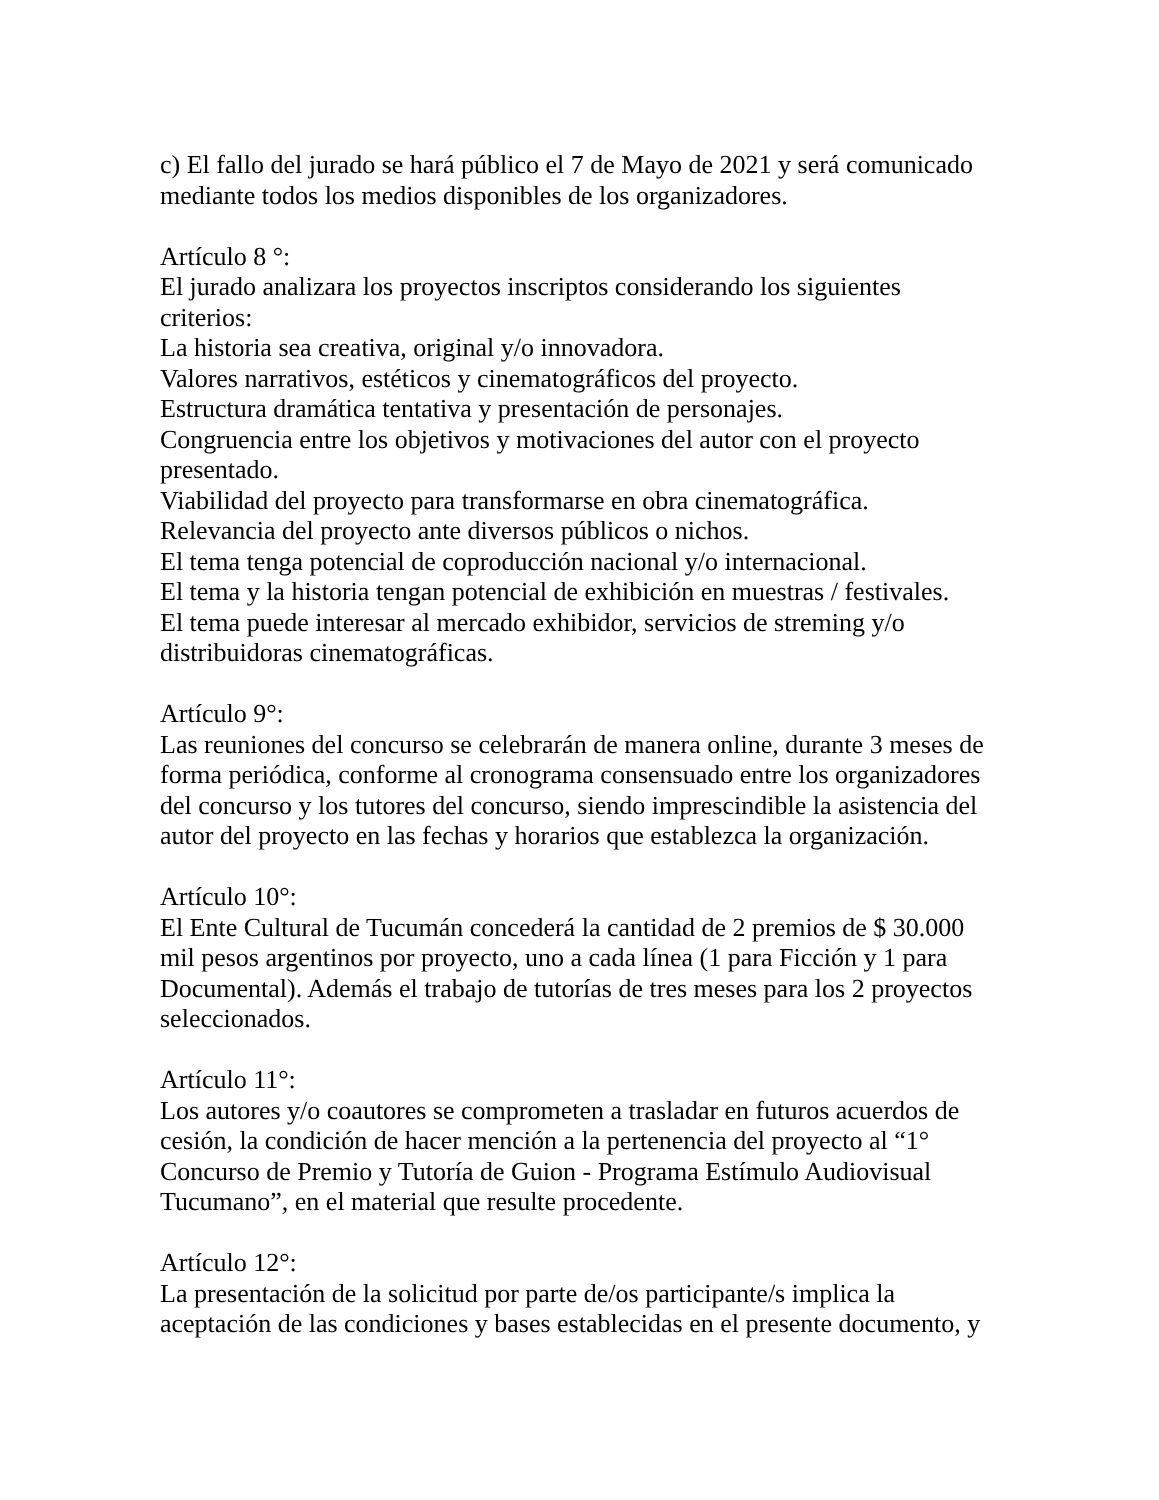c) El fallo del jurado se hará público el 7 de Mayo de 2021 y será comunicado mediante todos los medios disponibles de los organizadores.
Artículo 8 °:
El jurado analizara los proyectos inscriptos considerando los siguientes criterios:
La historia sea creativa, original y/o innovadora.
Valores narrativos, estéticos y cinematográficos del proyecto.
Estructura dramática tentativa y presentación de personajes.
Congruencia entre los objetivos y motivaciones del autor con el proyecto presentado.
Viabilidad del proyecto para transformarse en obra cinematográfica.
Relevancia del proyecto ante diversos públicos o nichos.
El tema tenga potencial de coproducción nacional y/o internacional.
El tema y la historia tengan potencial de exhibición en muestras / festivales.
El tema puede interesar al mercado exhibidor, servicios de streming y/o distribuidoras cinematográficas.
Artículo 9°:
Las reuniones del concurso se celebrarán de manera online, durante 3 meses de forma periódica, conforme al cronograma consensuado entre los organizadores del concurso y los tutores del concurso, siendo imprescindible la asistencia del autor del proyecto en las fechas y horarios que establezca la organización.
Artículo 10°:
El Ente Cultural de Tucumán concederá la cantidad de 2 premios de $ 30.000 mil pesos argentinos por proyecto, uno a cada línea (1 para Ficción y 1 para Documental). Además el trabajo de tutorías de tres meses para los 2 proyectos seleccionados.
Artículo 11°:
Los autores y/o coautores se comprometen a trasladar en futuros acuerdos de cesión, la condición de hacer mención a la pertenencia del proyecto al “1° Concurso de Premio y Tutoría de Guion - Programa Estímulo Audiovisual Tucumano”, en el material que resulte procedente.
Artículo 12°:
La presentación de la solicitud por parte de/os participante/s implica la aceptación de las condiciones y bases establecidas en el presente documento, y